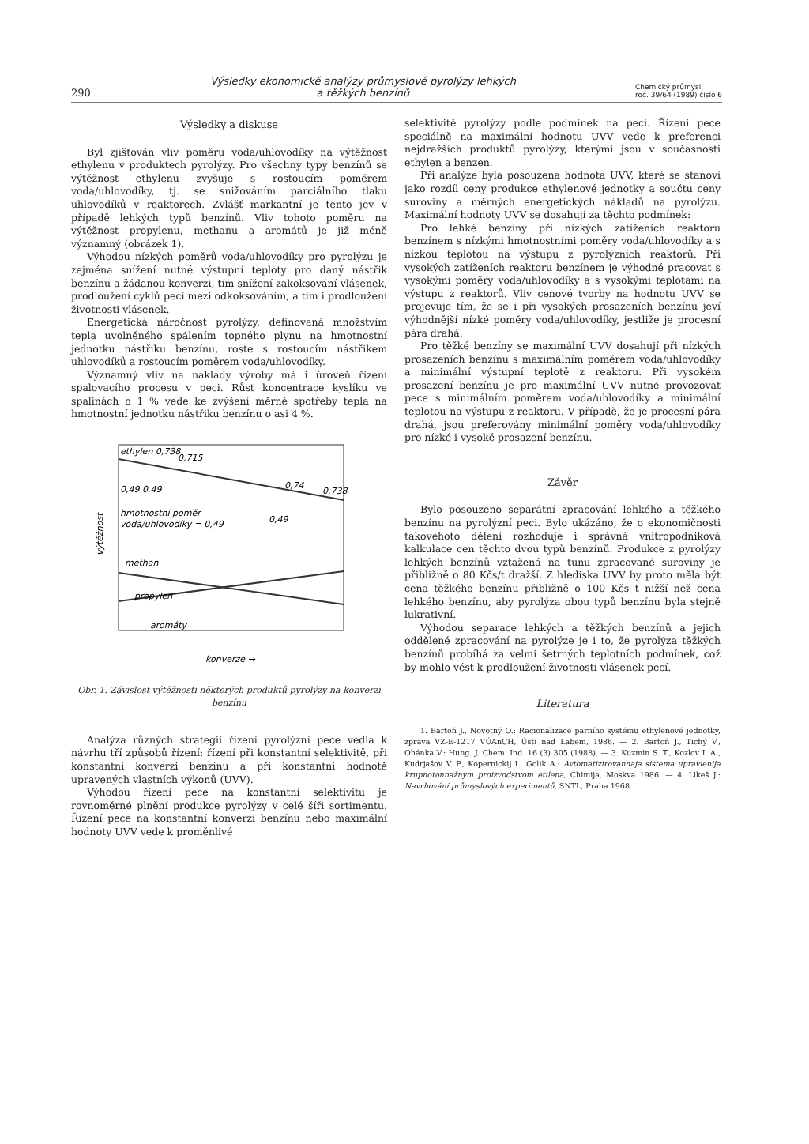290 Výsledky ekonomické analýzy průmyslové pyrolýzy lehkých
a těžkých benzínů Chemický průmysl
roč. 39/64 (1989) číslo 6
Výsledky a diskuse
Byl zjišťován vliv poměru voda/uhlovodíky na výtěžnost ethylenu v produktech pyrolýzy. Pro všechny typy benzínů se výtěžnost ethylenu zvyšuje s rostoucím poměrem voda/uhlovodíky, tj. se snižováním parciálního tlaku uhlovodíků v reaktorech. Zvlášť markantní je tento jev v případě lehkých typů benzínů. Vliv tohoto poměru na výtěžnost propylenu, methanu a aromátů je již méně významný (obrázek 1).
Výhodou nízkých poměrů voda/uhlovodíky pro pyrolýzu je zejména snížení nutné výstupní teploty pro daný nástřik benzínu a žádanou konverzi, tím snížení zakoksování vlásenek, prodloužení cyklů pecí mezi odkoksováním, a tím i prodloužení životnosti vlásenek.
Energetická náročnost pyrolýzy, definovaná množstvím tepla uvolněného spálením topného plynu na hmotnostní jednotku nástřiku benzínu, roste s rostoucím nástřikem uhlovodíků a rostoucím poměrem voda/uhlovodíky.
Významný vliv na náklady výroby má i úroveň řízení spalovacího procesu v peci. Růst koncentrace kyslíku ve spalinách o 1 % vede ke zvýšení měrné spotřeby tepla na hmotnostní jednotku nástřiku benzínu o asi 4 %.
ethylen 0,738
0,715
0,49 0,49
0,74
0,738
hmotnostní poměr
voda/uhlovodíky = 0,49
0,49
methan
propylen
aromáty
výtěžnost
konverze →
Obr. 1. Závislost výtěžnosti některých produktů pyrolýzy na konverzi benzínu
Analýza různých strategií řízení pyrolýzní pece vedla k návrhu tří způsobů řízení: řízení při konstantní selektivitě, při konstantní konverzi benzínu a při konstantní hodnotě upravených vlastních výkonů (UVV).
Výhodou řízení pece na konstantní selektivitu je rovnoměrné plnění produkce pyrolýzy v celé šíři sortimentu. Řízení pece na konstantní konverzi benzínu nebo maximální hodnoty UVV vede k proměnlivé
selektivitě pyrolýzy podle podmínek na peci. Řízení pece speciálně na maximální hodnotu UVV vede k preferenci nejdražších produktů pyrolýzy, kterými jsou v současnosti ethylen a benzen.
Při analýze byla posouzena hodnota UVV, které se stanoví jako rozdíl ceny produkce ethylenové jednotky a součtu ceny suroviny a měrných energetických nákladů na pyrolýzu. Maximální hodnoty UVV se dosahují za těchto podmínek:
Pro lehké benzíny při nízkých zatíženích reaktoru benzínem s nízkými hmotnostními poměry voda/uhlovodíky a s nízkou teplotou na výstupu z pyrolýzních reaktorů. Při vysokých zatíženích reaktoru benzínem je výhodné pracovat s vysokými poměry voda/uhlovodíky a s vysokými teplotami na výstupu z reaktorů. Vliv cenové tvorby na hodnotu UVV se projevuje tím, že se i při vysokých prosazeních benzínu jeví výhodnější nízké poměry voda/uhlovodíky, jestliže je procesní pára drahá.
Pro těžké benzíny se maximální UVV dosahují při nízkých prosazeních benzínu s maximálním poměrem voda/uhlovodíky a minimální výstupní teplotě z reaktoru. Při vysokém prosazení benzínu je pro maximální UVV nutné provozovat pece s minimálním poměrem voda/uhlovodíky a minimální teplotou na výstupu z reaktoru. V případě, že je procesní pára drahá, jsou preferovány minimální poměry voda/uhlovodíky pro nízké i vysoké prosazení benzínu.
Závěr
Bylo posouzeno separátní zpracování lehkého a těžkého benzínu na pyrolýzní peci. Bylo ukázáno, že o ekonomičnosti takovéhoto dělení rozhoduje i správná vnitropodniková kalkulace cen těchto dvou typů benzínů. Produkce z pyrolýzy lehkých benzínů vztažená na tunu zpracované suroviny je přibližně o 80 Kčs/t dražší. Z hlediska UVV by proto měla být cena těžkého benzínu přibližně o 100 Kčs t nižší než cena lehkého benzínu, aby pyrolýza obou typů benzínu byla stejně lukrativní.
Výhodou separace lehkých a těžkých benzínů a jejich oddělené zpracování na pyrolýze je i to, že pyrolýza těžkých benzínů probíhá za velmi šetrných teplotních podmínek, což by mohlo vést k prodloužení životnosti vlásenek pecí.
Literatura
1. Bartoň J., Novotný O.: Racionalizace parního systému ethylenové jednotky, zpráva VZ-E-1217 VÚAnCH, Ústí nad Labem, 1986. — 2. Bartoň J., Tichý V., Ohánka V.: Hung. J. Chem. Ind. 16 (3) 305 (1988). — 3. Kuzmin S. T., Kozlov I. A., Kudrjašov V. P., Kopernickij I., Golik A.: Avtomatizirovannaja sistema upravlenija krupnotonnažnym proizvodstvom etilena, Chimija, Moskva 1986. — 4. Likeš J.: Navrhování průmyslových experimentů, SNTL, Praha 1968.